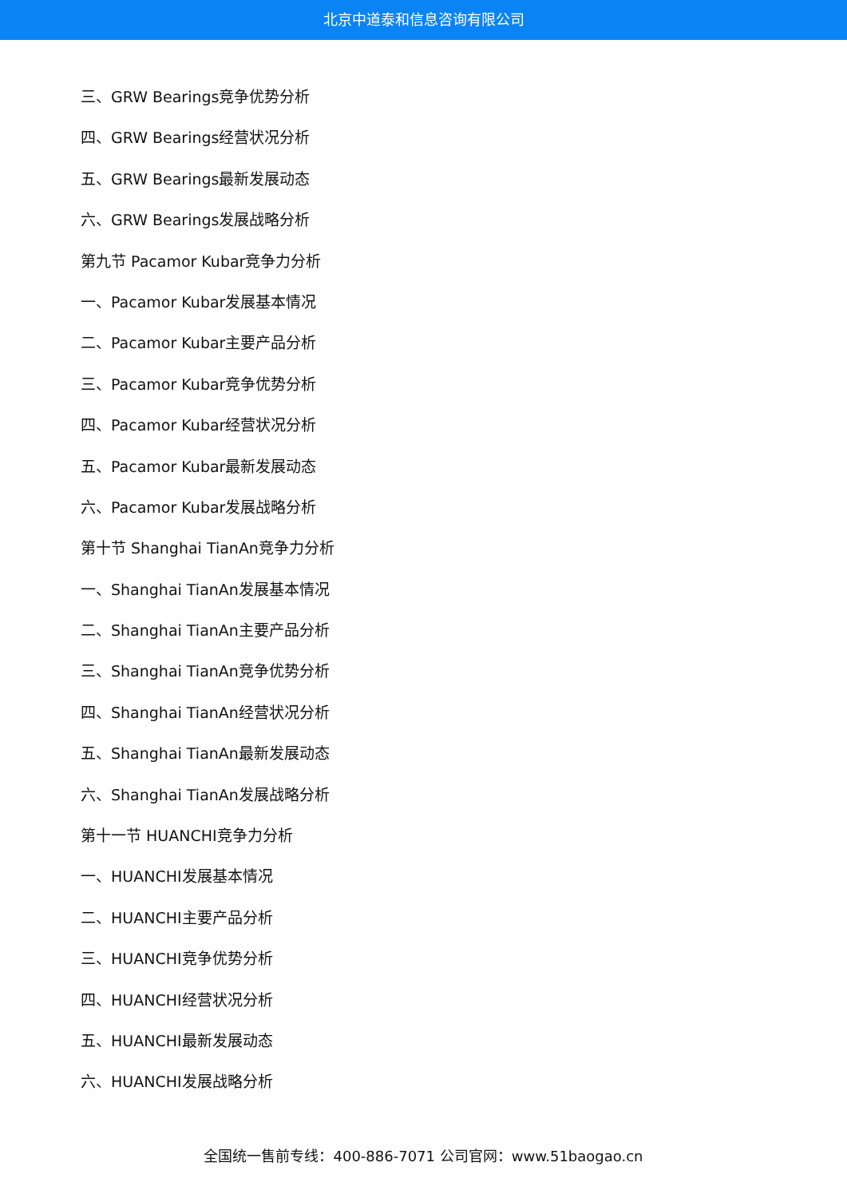北京中道泰和信息咨询有限公司
三、GRW Bearings竞争优势分析
四、GRW Bearings经营状况分析
五、GRW Bearings最新发展动态
六、GRW Bearings发展战略分析
第九节 Pacamor Kubar竞争力分析
一、Pacamor Kubar发展基本情况
二、Pacamor Kubar主要产品分析
三、Pacamor Kubar竞争优势分析
四、Pacamor Kubar经营状况分析
五、Pacamor Kubar最新发展动态
六、Pacamor Kubar发展战略分析
第十节 Shanghai TianAn竞争力分析
一、Shanghai TianAn发展基本情况
二、Shanghai TianAn主要产品分析
三、Shanghai TianAn竞争优势分析
四、Shanghai TianAn经营状况分析
五、Shanghai TianAn最新发展动态
六、Shanghai TianAn发展战略分析
第十一节 HUANCHI竞争力分析
一、HUANCHI发展基本情况
二、HUANCHI主要产品分析
三、HUANCHI竞争优势分析
四、HUANCHI经营状况分析
五、HUANCHI最新发展动态
六、HUANCHI发展战略分析
全国统一售前专线：400-886-7071 公司官网：www.51baogao.cn